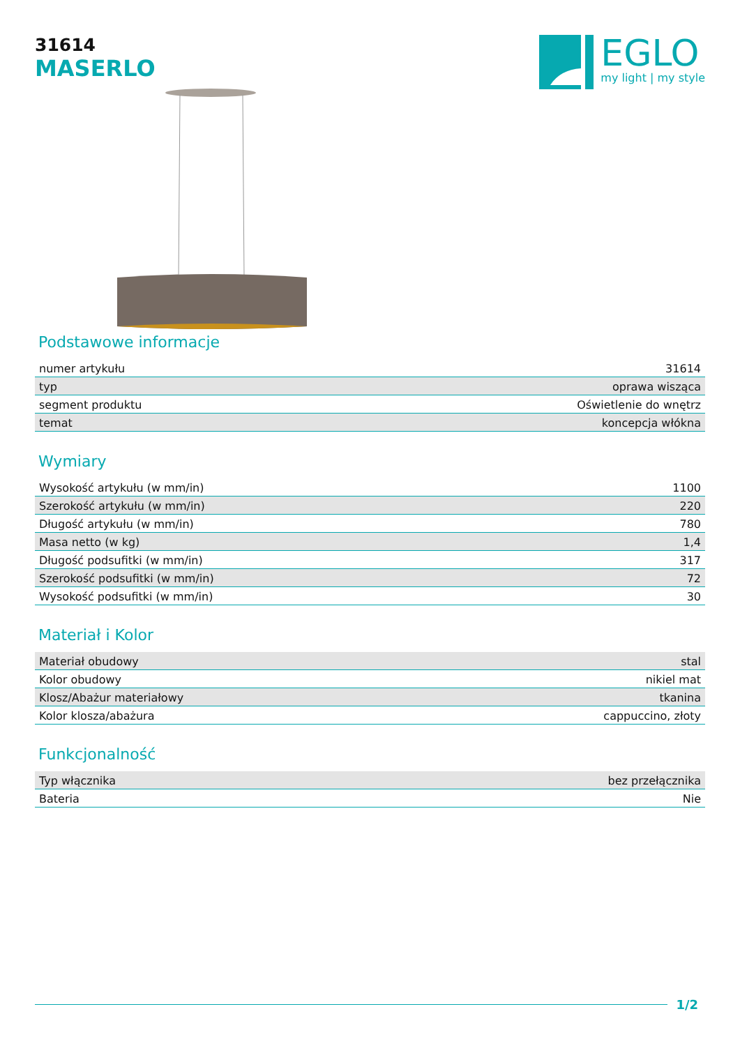31614
MASERLO
EGLO
my light | my style
Podstawowe informacje
| numer artykułu | 31614 |
| typ | oprawa wisząca |
| segment produktu | Oświetlenie do wnętrz |
| temat | koncepcja włókna |
Wymiary
| Wysokość artykułu (w mm/in) | 1100 |
| Szerokość artykułu (w mm/in) | 220 |
| Długość artykułu (w mm/in) | 780 |
| Masa netto (w kg) | 1,4 |
| Długość podsufitki (w mm/in) | 317 |
| Szerokość podsufitki (w mm/in) | 72 |
| Wysokość podsufitki (w mm/in) | 30 |
Materiał i Kolor
| Materiał obudowy | stal |
| Kolor obudowy | nikiel mat |
| Klosz/Abażur materiałowy | tkanina |
| Kolor klosza/abażura | cappuccino, złoty |
Funkcjonalność
| Typ włącznika | bez przełącznika |
| Bateria | Nie |
1/2